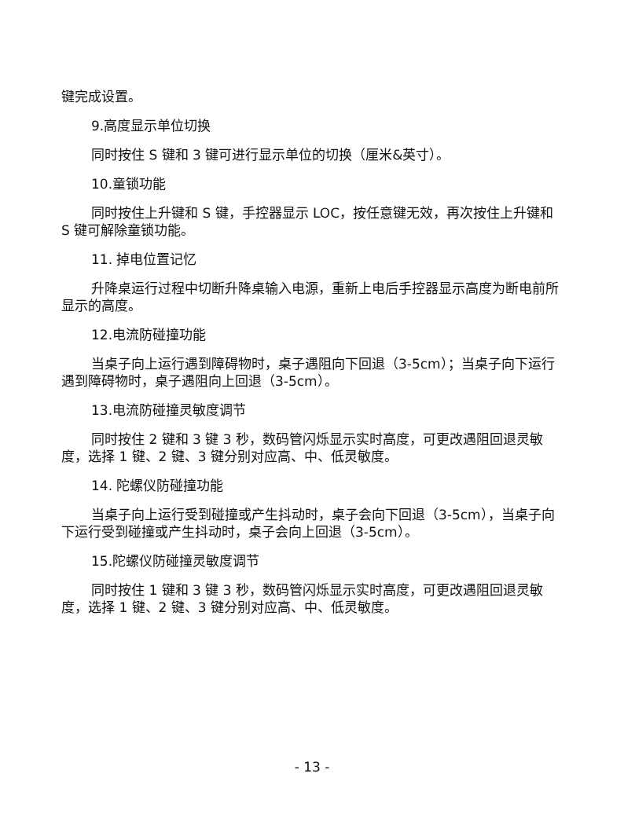键完成设置。
9.高度显示单位切换
同时按住 S 键和 3 键可进行显示单位的切换（厘米&英寸）。
10.童锁功能
同时按住上升键和 S 键，手控器显示 LOC，按任意键无效，再次按住上升键和 S 键可解除童锁功能。
11. 掉电位置记忆
升降桌运行过程中切断升降桌输入电源，重新上电后手控器显示高度为断电前所显示的高度。
12.电流防碰撞功能
当桌子向上运行遇到障碍物时，桌子遇阻向下回退（3-5cm）；当桌子向下运行遇到障碍物时，桌子遇阻向上回退（3-5cm）。
13.电流防碰撞灵敏度调节
同时按住 2 键和 3 键 3 秒，数码管闪烁显示实时高度，可更改遇阻回退灵敏度，选择 1 键、2 键、3 键分别对应高、中、低灵敏度。
14. 陀螺仪防碰撞功能
当桌子向上运行受到碰撞或产生抖动时，桌子会向下回退（3-5cm），当桌子向下运行受到碰撞或产生抖动时，桌子会向上回退（3-5cm）。
15.陀螺仪防碰撞灵敏度调节
同时按住 1 键和 3 键 3 秒，数码管闪烁显示实时高度，可更改遇阻回退灵敏度，选择 1 键、2 键、3 键分别对应高、中、低灵敏度。
- 13 -